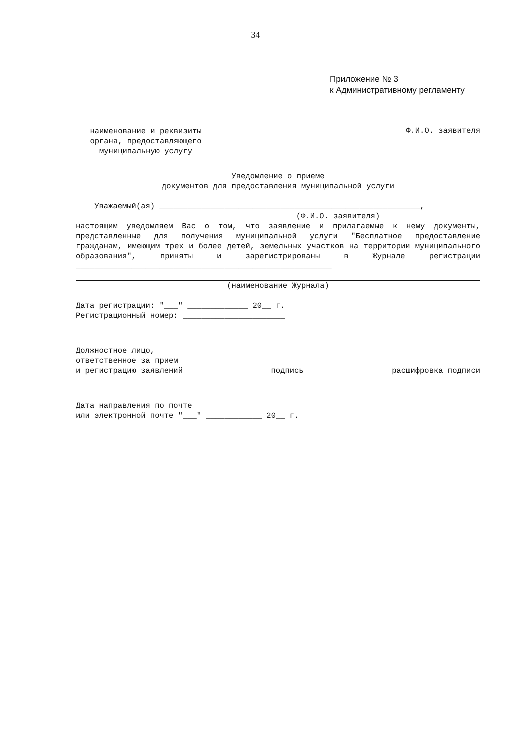34
Приложение № 3
к Административному регламенту
наименование и реквизиты органа, предоставляющего муниципальную услугу
Ф.И.О. заявителя
Уведомление о приеме
документов для предоставления муниципальной услуги
    Уважаемый(ая) ________________________________________________________,
(Ф.И.О. заявителя)
настоящим уведомляем Вас о том, что заявление и прилагаемые к нему документы, представленные для получения муниципальной услуги "Бесплатное предоставление гражданам, имеющим трех и более детей, земельных участков на территории муниципального образования", приняты и зарегистрированы в Журнале регистрации _______________________________________________________
(наименование Журнала)
Дата регистрации: "___" _____________ 20__ г.
Регистрационный номер: ______________________
Должностное лицо,
ответственное за прием
и регистрацию заявлений
подпись
расшифровка подписи
Дата направления по почте
или электронной почте "___" ____________ 20__ г.